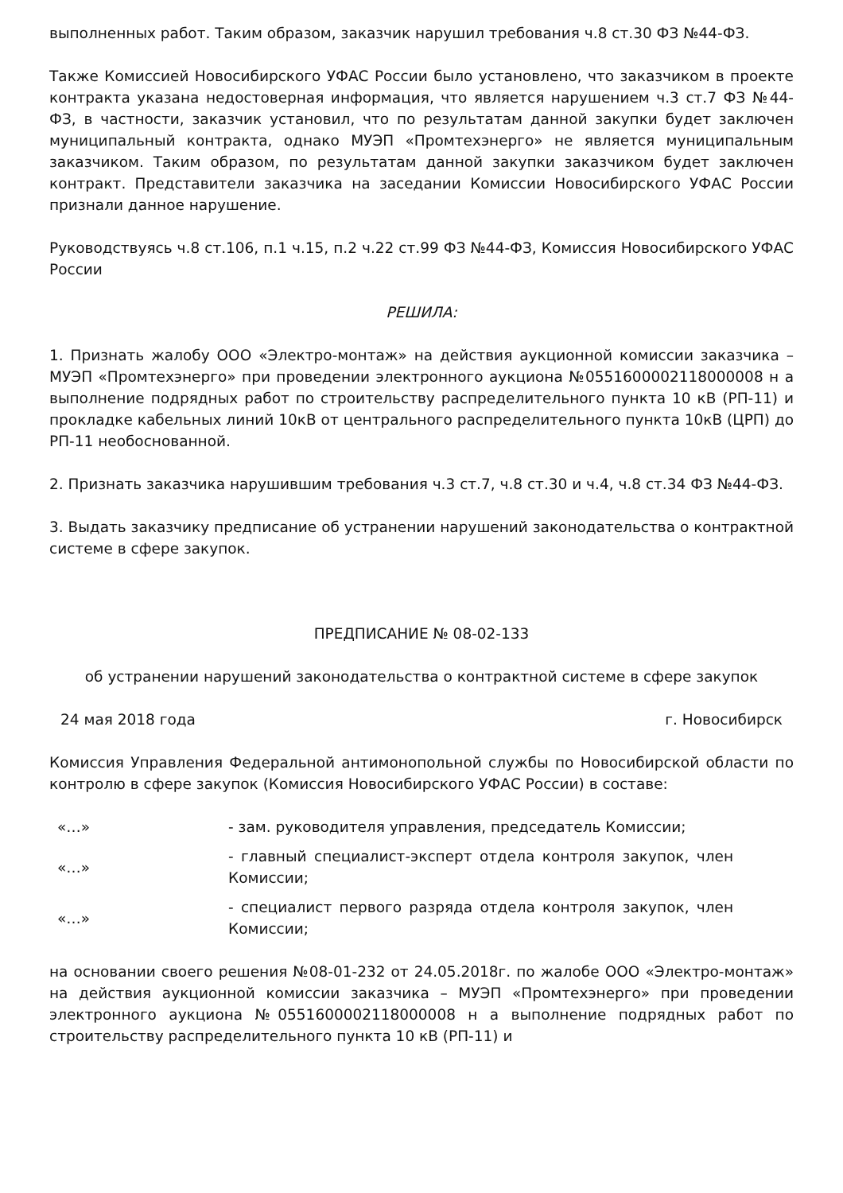выполненных работ. Таким образом, заказчик нарушил требования ч.8 ст.30 ФЗ №44-ФЗ.
Также Комиссией Новосибирского УФАС России было установлено, что заказчиком в проекте контракта указана недостоверная информация, что является нарушением ч.3 ст.7 ФЗ №44-ФЗ, в частности, заказчик установил, что по результатам данной закупки будет заключен муниципальный контракта, однако МУЭП «Промтехэнерго» не является муниципальным заказчиком. Таким образом, по результатам данной закупки заказчиком будет заключен контракт. Представители заказчика на заседании Комиссии Новосибирского УФАС России признали данное нарушение.
Руководствуясь ч.8 ст.106, п.1 ч.15, п.2 ч.22 ст.99 ФЗ №44-ФЗ, Комиссия Новосибирского УФАС России
РЕШИЛА:
1. Признать жалобу ООО «Электро-монтаж» на действия аукционной комиссии заказчика – МУЭП «Промтехэнерго» при проведении электронного аукциона №0551600002118000008 н а выполнение подрядных работ по строительству распределительного пункта 10 кВ (РП-11) и прокладке кабельных линий 10кВ от центрального распределительного пункта 10кВ (ЦРП) до РП-11 необоснованной.
2. Признать заказчика нарушившим требования ч.3 ст.7, ч.8 ст.30 и ч.4, ч.8 ст.34 ФЗ №44-ФЗ.
3. Выдать заказчику предписание об устранении нарушений законодательства о контрактной системе в сфере закупок.
ПРЕДПИСАНИЕ № 08-02-133
об устранении нарушений законодательства о контрактной системе в сфере закупок
24 мая 2018 года г. Новосибирск
Комиссия Управления Федеральной антимонопольной службы по Новосибирской области по контролю в сфере закупок (Комиссия Новосибирского УФАС России) в составе:
«…» - зам. руководителя управления, председатель Комиссии;
«…» - главный специалист-эксперт отдела контроля закупок, член Комиссии;
«…» - специалист первого разряда отдела контроля закупок, член Комиссии;
на основании своего решения №08-01-232 от 24.05.2018г. по жалобе ООО «Электро-монтаж» на действия аукционной комиссии заказчика – МУЭП «Промтехэнерго» при проведении электронного аукциона №0551600002118000008 н а выполнение подрядных работ по строительству распределительного пункта 10 кВ (РП-11) и